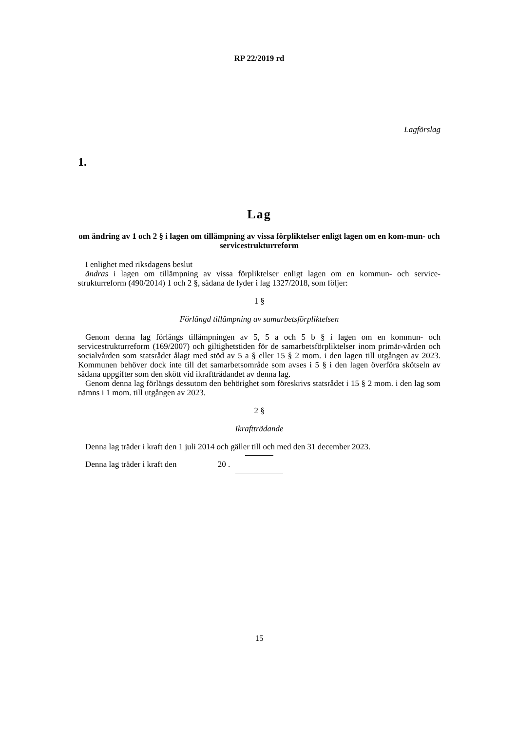RP 22/2019 rd
Lagförslag
1.
Lag
om ändring av 1 och 2 § i lagen om tillämpning av vissa förpliktelser enligt lagen om en kom-mun- och servicestrukturreform
I enlighet med riksdagens beslut
ändras i lagen om tillämpning av vissa förpliktelser enligt lagen om en kommun- och service-strukturreform (490/2014) 1 och 2 §, sådana de lyder i lag 1327/2018, som följer:
1 §
Förlängd tillämpning av samarbetsförpliktelsen
Genom denna lag förlängs tillämpningen av 5, 5 a och 5 b § i lagen om en kommun- och servicestrukturreform (169/2007) och giltighetstiden för de samarbetsförpliktelser inom primär-vården och socialvården som statsrådet ålagt med stöd av 5 a § eller 15 § 2 mom. i den lagen till utgången av 2023. Kommunen behöver dock inte till det samarbetsområde som avses i 5 § i den lagen överföra skötseln av sådana uppgifter som den skött vid ikraftträdandet av denna lag.
Genom denna lag förlängs dessutom den behörighet som föreskrivs statsrådet i 15 § 2 mom. i den lag som nämns i 1 mom. till utgången av 2023.
2 §
Ikraftträdande
Denna lag träder i kraft den 1 juli 2014 och gäller till och med den 31 december 2023.
Denna lag träder i kraft den 20 .
15